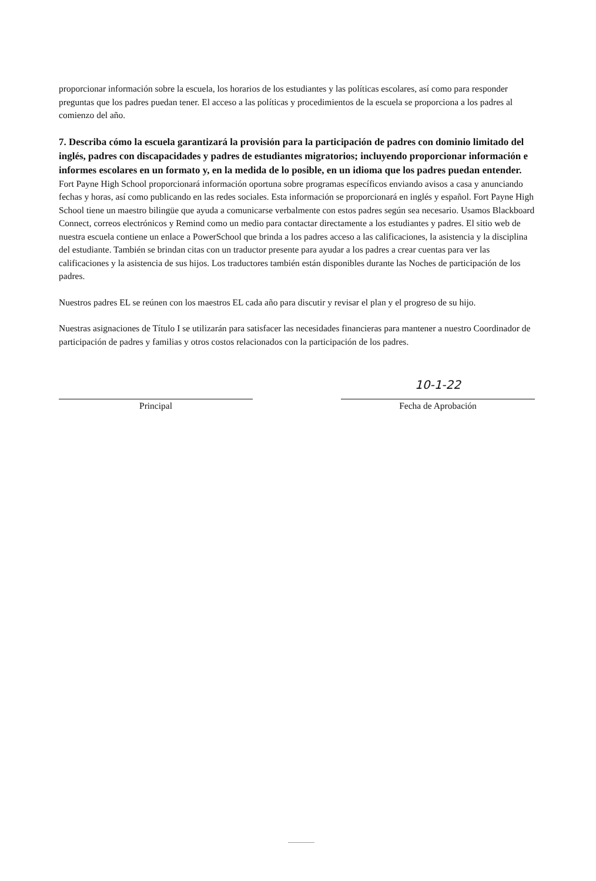proporcionar información sobre la escuela, los horarios de los estudiantes y las políticas escolares, así como para responder preguntas que los padres puedan tener. El acceso a las políticas y procedimientos de la escuela se proporciona a los padres al comienzo del año.
7. Describa cómo la escuela garantizará la provisión para la participación de padres con dominio limitado del inglés, padres con discapacidades y padres de estudiantes migratorios; incluyendo proporcionar información e informes escolares en un formato y, en la medida de lo posible, en un idioma que los padres puedan entender.
Fort Payne High School proporcionará información oportuna sobre programas específicos enviando avisos a casa y anunciando fechas y horas, así como publicando en las redes sociales. Esta información se proporcionará en inglés y español. Fort Payne High School tiene un maestro bilingüe que ayuda a comunicarse verbalmente con estos padres según sea necesario. Usamos Blackboard Connect, correos electrónicos y Remind como un medio para contactar directamente a los estudiantes y padres. El sitio web de nuestra escuela contiene un enlace a PowerSchool que brinda a los padres acceso a las calificaciones, la asistencia y la disciplina del estudiante. También se brindan citas con un traductor presente para ayudar a los padres a crear cuentas para ver las calificaciones y la asistencia de sus hijos. Los traductores también están disponibles durante las Noches de participación de los padres.
Nuestros padres EL se reúnen con los maestros EL cada año para discutir y revisar el plan y el progreso de su hijo.
Nuestras asignaciones de Título I se utilizarán para satisfacer las necesidades financieras para mantener a nuestro Coordinador de participación de padres y familias y otros costos relacionados con la participación de los padres.
Principal
10-1-22
Fecha de Aprobación